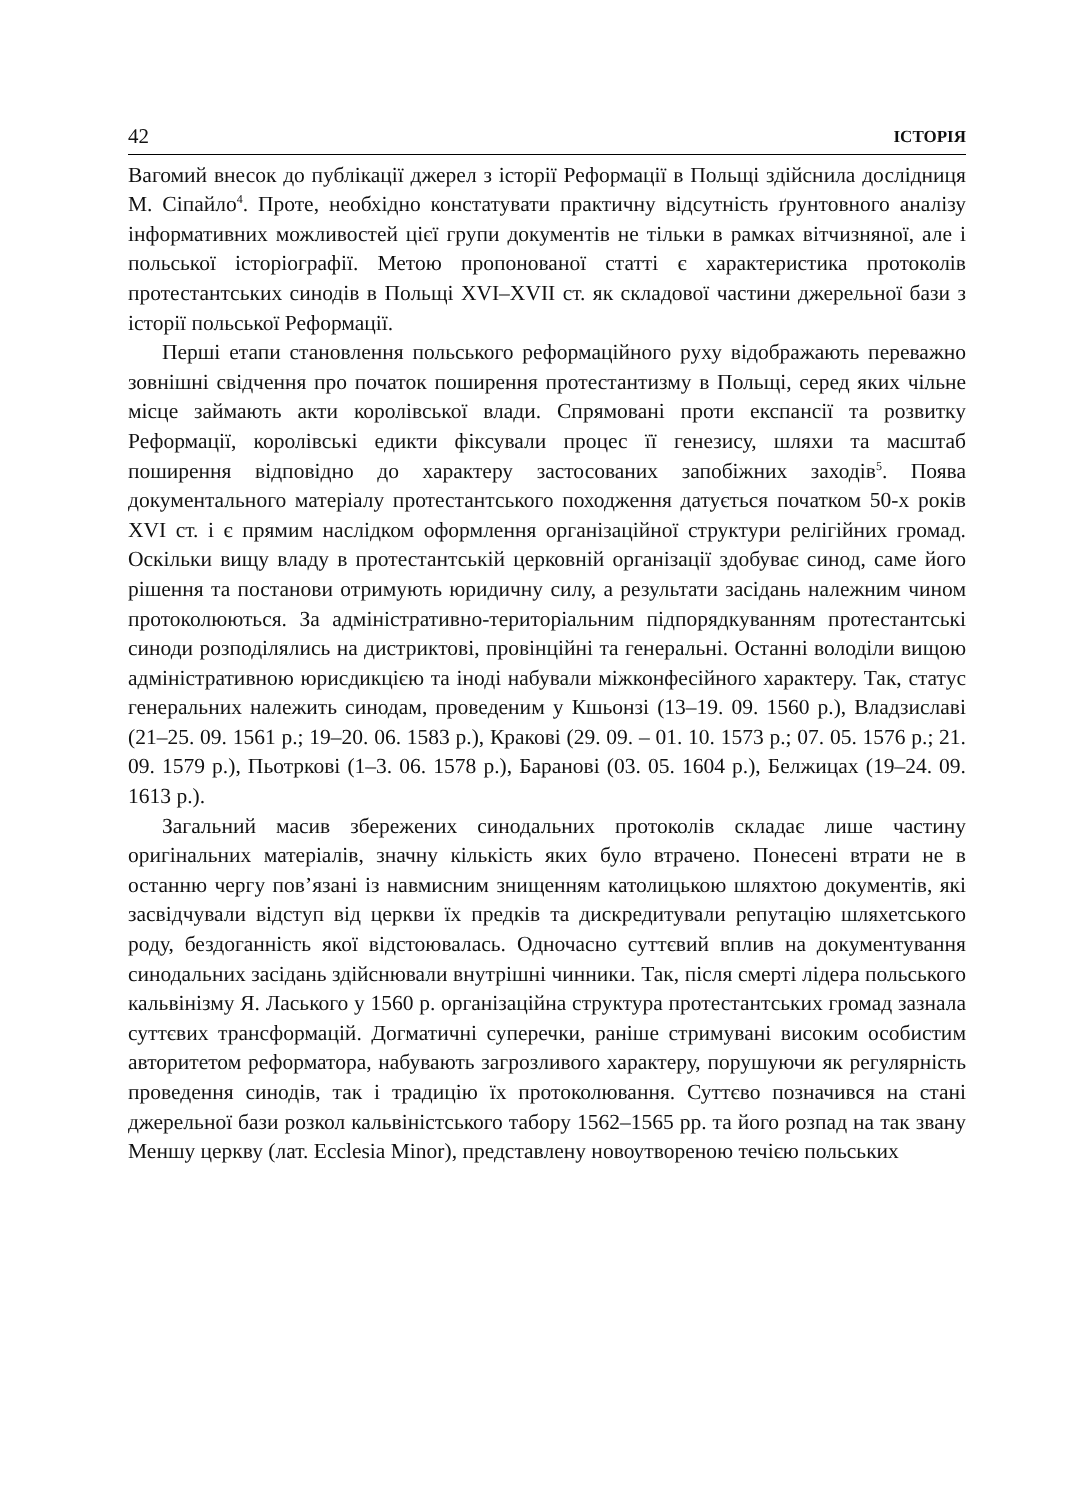42 ІСТОРІЯ
Вагомий внесок до публікації джерел з історії Реформації в Польщі здійснила дослідниця М. Сіпайло<sup>4</sup>. Проте, необхідно констатувати практичну відсутність ґрунтовного аналізу інформативних можливостей цієї групи документів не тільки в рамках вітчизняної, але і польської історіографії. Метою пропонованої статті є характеристика протоколів протестантських синодів в Польщі XVI–XVII ст. як складової частини джерельної бази з історії польської Реформації.
Перші етапи становлення польського реформаційного руху відображають переважно зовнішні свідчення про початок поширення протестантизму в Польщі, серед яких чільне місце займають акти королівської влади. Спрямовані проти експансії та розвитку Реформації, королівські едикти фіксували процес її генезису, шляхи та масштаб поширення відповідно до характеру застосованих запобіжних заходів<sup>5</sup>. Поява документального матеріалу протестантського походження датується початком 50-х років XVI ст. і є прямим наслідком оформлення організаційної структури релігійних громад. Оскільки вищу владу в протестантській церковній організації здобуває синод, саме його рішення та постанови отримують юридичну силу, а результати засідань належним чином протоколюються. За адміністративно-територіальним підпорядкуванням протестантські синоди розподілялись на дистриктові, провінційні та генеральні. Останні володіли вищою адміністративною юрисдикцією та іноді набували міжконфесійного характеру. Так, статус генеральних належить синодам, проведеним у Кшьонзі (13–19. 09. 1560 р.), Владзиславі (21–25. 09. 1561 р.; 19–20. 06. 1583 р.), Кракові (29. 09. – 01. 10. 1573 р.; 07. 05. 1576 р.; 21. 09. 1579 р.), Пьотркові (1–3. 06. 1578 р.), Баранові (03. 05. 1604 р.), Белжицах (19–24. 09. 1613 р.).
Загальний масив збережених синодальних протоколів складає лише частину оригінальних матеріалів, значну кількість яких було втрачено. Понесені втрати не в останню чергу пов’язані із навмисним знищенням католицькою шляхтою документів, які засвідчували відступ від церкви їх предків та дискредитували репутацію шляхетського роду, бездоганність якої відстоювалась. Одночасно суттєвий вплив на документування синодальних засідань здійснювали внутрішні чинники. Так, після смерті лідера польського кальвінізму Я. Ласького у 1560 р. організаційна структура протестантських громад зазнала суттєвих трансформацій. Догматичні суперечки, раніше стримувані високим особистим авторитетом реформатора, набувають загрозливого характеру, порушуючи як регулярність проведення синодів, так і традицію їх протоколювання. Суттєво позначився на стані джерельної бази розкол кальвіністського табору 1562–1565 рр. та його розпад на так звану Меншу церкву (лат. Ecclesia Minor), представлену новоутвореною течією польських